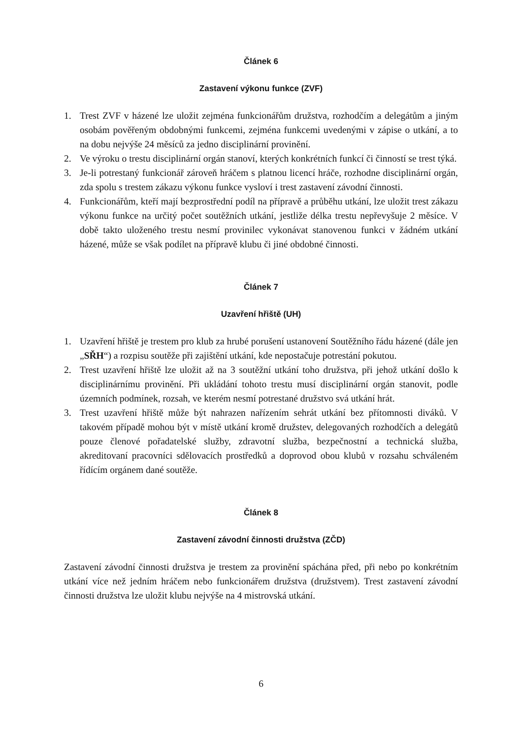Článek 6
Zastavení výkonu funkce (ZVF)
1. Trest ZVF v házené lze uložit zejména funkcionářům družstva, rozhodčím a delegátům a jiným osobám pověřeným obdobnými funkcemi, zejména funkcemi uvedenými v zápise o utkání, a to na dobu nejvýše 24 měsíců za jedno disciplinární provinění.
2. Ve výroku o trestu disciplinární orgán stanoví, kterých konkrétních funkcí či činností se trest týká.
3. Je-li potrestaný funkcionář zároveň hráčem s platnou licencí hráče, rozhodne disciplinární orgán, zda spolu s trestem zákazu výkonu funkce vysloví i trest zastavení závodní činnosti.
4. Funkcionářům, kteří mají bezprostřední podíl na přípravě a průběhu utkání, lze uložit trest zákazu výkonu funkce na určitý počet soutěžních utkání, jestliže délka trestu nepřevyšuje 2 měsíce. V době takto uloženého trestu nesmí provinilec vykonávat stanovenou funkci v žádném utkání házené, může se však podílet na přípravě klubu či jiné obdobné činnosti.
Článek 7
Uzavření hřiště (UH)
1. Uzavření hřiště je trestem pro klub za hrubé porušení ustanovení Soutěžního řádu házené (dále jen „SŘH“) a rozpisu soutěže při zajištění utkání, kde nepostačuje potrestání pokutou.
2. Trest uzavření hřiště lze uložit až na 3 soutěžní utkání toho družstva, při jehož utkání došlo k disciplinárnímu provinění. Při ukládání tohoto trestu musí disciplinární orgán stanovit, podle územních podmínek, rozsah, ve kterém nesmí potrestané družstvo svá utkání hrát.
3. Trest uzavření hřiště může být nahrazen nařízením sehrát utkání bez přítomnosti diváků. V takovém případě mohou být v místě utkání kromě družstev, delegovaných rozhodčích a delegátů pouze členové pořadatelské služby, zdravotní služba, bezpečnostní a technická služba, akreditovaní pracovníci sdělovacích prostředků a doprovod obou klubů v rozsahu schváleném řídícím orgánem dané soutěže.
Článek 8
Zastavení závodní činnosti družstva (ZČD)
Zastavení závodní činnosti družstva je trestem za provinění spáchána před, při nebo po konkrétním utkání více než jedním hráčem nebo funkcionářem družstva (družstvem). Trest zastavení závodní činnosti družstva lze uložit klubu nejvýše na 4 mistrovská utkání.
6